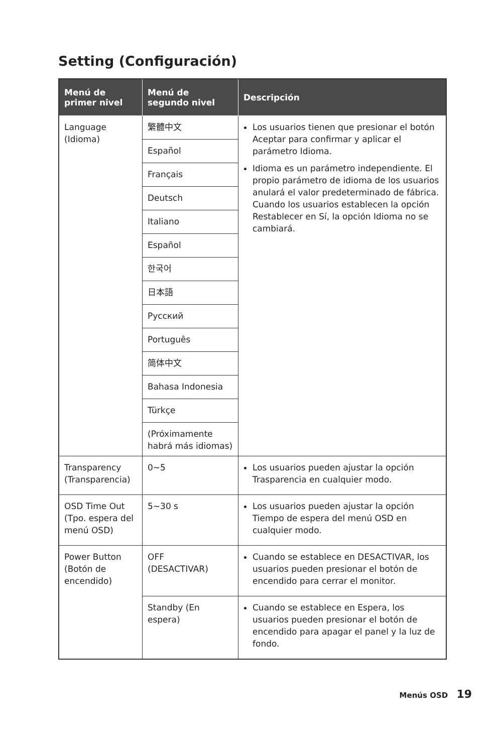Setting (Configuración)
| Menú de primer nivel | Menú de segundo nivel | Descripción |
| --- | --- | --- |
| Language (Idioma) | 繁體中文 | Los usuarios tienen que presionar el botón Aceptar para confirmar y aplicar el parámetro Idioma. Idioma es un parámetro independiente. El propio parámetro de idioma de los usuarios anulará el valor predeterminado de fábrica. Cuando los usuarios establecen la opción Restablecer en Sí, la opción Idioma no se cambiará. |
| | Español | |
| | Français | |
| | Deutsch | |
| | Italiano | |
| | Español | |
| | 한국어 | |
| | 日本語 | |
| | Русский | |
| | Português | |
| | 简体中文 | |
| | Bahasa Indonesia | |
| | Türkçe | |
| | (Próximamente habrá más idiomas) | |
| Transparency (Transparencia) | 0~5 | Los usuarios pueden ajustar la opción Trasparencia en cualquier modo. |
| OSD Time Out (Tpo. espera del menú OSD) | 5~30 s | Los usuarios pueden ajustar la opción Tiempo de espera del menú OSD en cualquier modo. |
| Power Button (Botón de encendido) | OFF (DESACTIVAR) | Cuando se establece en DESACTIVAR, los usuarios pueden presionar el botón de encendido para cerrar el monitor. |
| | Standby (En espera) | Cuando se establece en Espera, los usuarios pueden presionar el botón de encendido para apagar el panel y la luz de fondo. |
Menús OSD 19